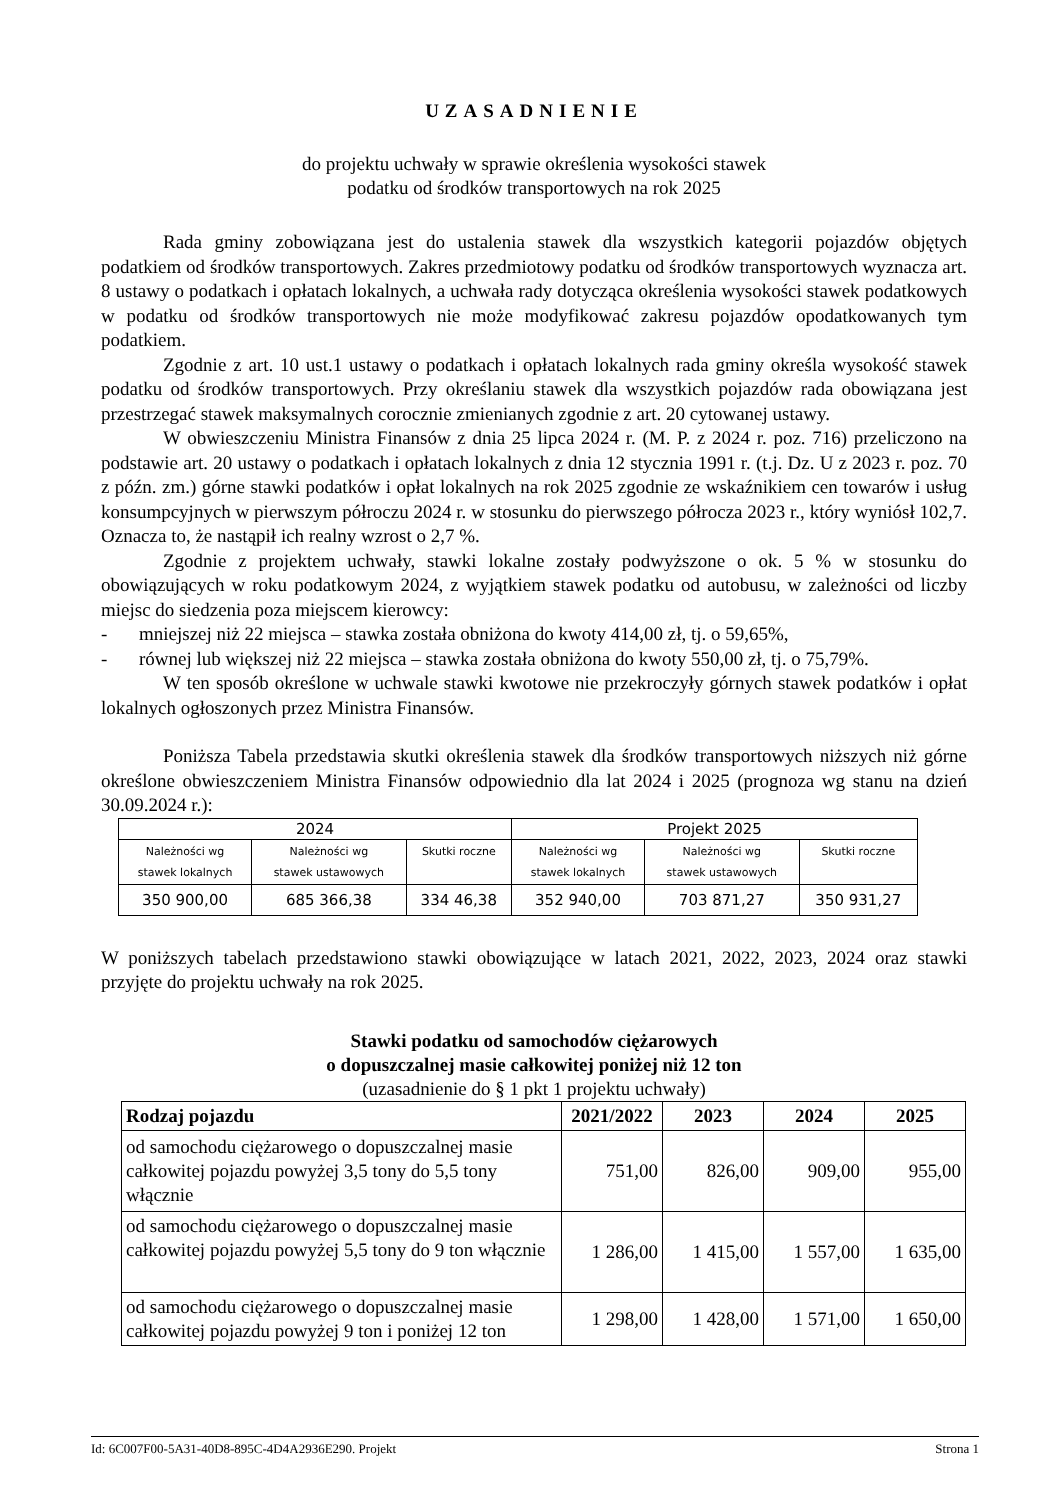UZASADNIENIE
do projektu uchwały w sprawie określenia wysokości stawek
podatku od środków transportowych na rok 2025
Rada gminy zobowiązana jest do ustalenia stawek dla wszystkich kategorii pojazdów objętych podatkiem od środków transportowych. Zakres przedmiotowy podatku od środków transportowych wyznacza art. 8 ustawy o podatkach i opłatach lokalnych, a uchwała rady dotycząca określenia wysokości stawek podatkowych w podatku od środków transportowych nie może modyfikować zakresu pojazdów opodatkowanych tym podatkiem.
Zgodnie z art. 10 ust.1 ustawy o podatkach i opłatach lokalnych rada gminy określa wysokość stawek podatku od środków transportowych. Przy określaniu stawek dla wszystkich pojazdów rada obowiązana jest przestrzegać stawek maksymalnych corocznie zmienianych zgodnie z art. 20 cytowanej ustawy.
W obwieszczeniu Ministra Finansów z dnia 25 lipca 2024 r. (M. P. z 2024 r. poz. 716) przeliczono na podstawie art. 20 ustawy o podatkach i opłatach lokalnych z dnia 12 stycznia 1991 r. (t.j. Dz. U z 2023 r. poz. 70 z późn. zm.) górne stawki podatków i opłat lokalnych na rok 2025 zgodnie ze wskaźnikiem cen towarów i usług konsumpcyjnych w pierwszym półroczu 2024 r. w stosunku do pierwszego półrocza 2023 r., który wyniósł 102,7. Oznacza to, że nastąpił ich realny wzrost o 2,7 %.
Zgodnie z projektem uchwały, stawki lokalne zostały podwyższone o ok. 5 % w stosunku do obowiązujących w roku podatkowym 2024, z wyjątkiem stawek podatku od autobusu, w zależności od liczby miejsc do siedzenia poza miejscem kierowcy:
- mniejszej niż 22 miejsca – stawka została obniżona do kwoty 414,00 zł, tj. o 59,65%,
- równej lub większej niż 22 miejsca – stawka została obniżona do kwoty 550,00 zł, tj. o 75,79%.
W ten sposób określone w uchwale stawki kwotowe nie przekroczyły górnych stawek podatków i opłat lokalnych ogłoszonych przez Ministra Finansów.
Poniższa Tabela przedstawia skutki określenia stawek dla środków transportowych niższych niż górne określone obwieszczeniem Ministra Finansów odpowiednio dla lat 2024 i 2025 (prognoza wg stanu na dzień 30.09.2024 r.):
| 2024 | | | Projekt 2025 | | |
| --- | --- | --- | --- | --- | --- |
| Należności wg stawek lokalnych | Należności wg stawek ustawowych | Skutki roczne | Należności wg stawek lokalnych | Należności wg stawek ustawowych | Skutki roczne |
| 350 900,00 | 685 366,38 | 334 46,38 | 352 940,00 | 703 871,27 | 350 931,27 |
W poniższych tabelach przedstawiono stawki obowiązujące w latach 2021, 2022, 2023, 2024 oraz stawki przyjęte do projektu uchwały na rok 2025.
Stawki podatku od samochodów ciężarowych
o dopuszczalnej masie całkowitej poniżej niż 12 ton
(uzasadnienie do § 1 pkt 1 projektu uchwały)
| Rodzaj pojazdu | 2021/2022 | 2023 | 2024 | 2025 |
| --- | --- | --- | --- | --- |
| od samochodu ciężarowego o dopuszczalnej masie całkowitej pojazdu powyżej 3,5 tony do 5,5 tony włącznie | 751,00 | 826,00 | 909,00 | 955,00 |
| od samochodu ciężarowego o dopuszczalnej masie całkowitej pojazdu powyżej 5,5 tony do 9 ton włącznie | 1 286,00 | 1 415,00 | 1 557,00 | 1 635,00 |
| od samochodu ciężarowego o dopuszczalnej masie całkowitej pojazdu powyżej 9 ton i poniżej 12 ton | 1 298,00 | 1 428,00 | 1 571,00 | 1 650,00 |
Id: 6C007F00-5A31-40D8-895C-4D4A2936E290. Projekt Strona 1